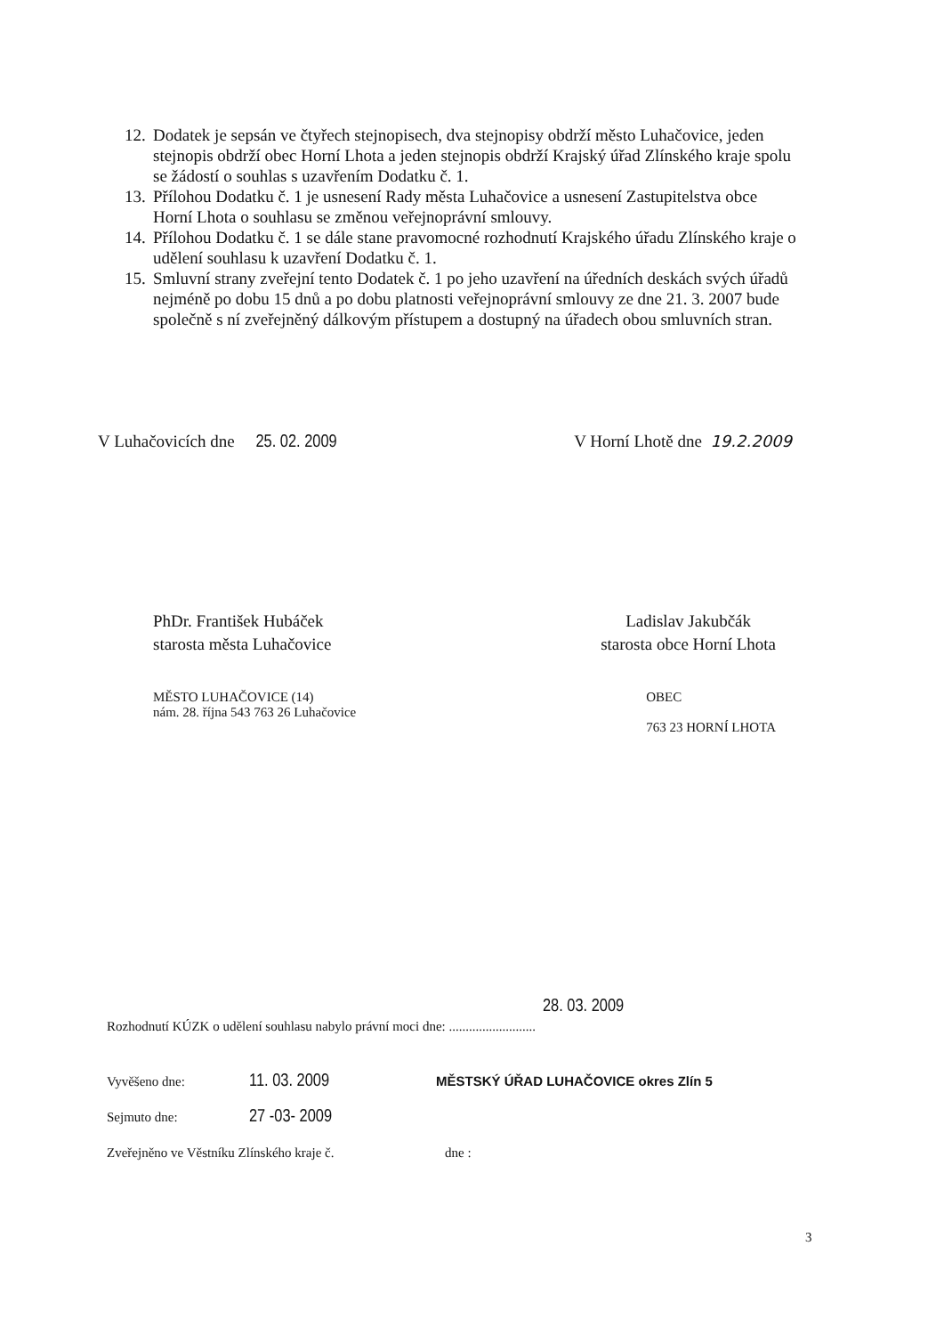12. Dodatek je sepsán ve čtyřech stejnopisech, dva stejnopisy obdrží město Luhačovice, jeden stejnopis obdrží obec Horní Lhota a jeden stejnopis obdrží Krajský úřad Zlínského kraje spolu se žádostí o souhlas s uzavřením Dodatku č. 1.
13. Přílohou Dodatku č. 1 je usnesení Rady města Luhačovice a usnesení Zastupitelstva obce Horní Lhota o souhlasu se změnou veřejnoprávní smlouvy.
14. Přílohou Dodatku č. 1 se dále stane pravomocné rozhodnutí Krajského úřadu Zlínského kraje o udělení souhlasu k uzavření Dodatku č. 1.
15. Smluvní strany zveřejní tento Dodatek č. 1 po jeho uzavření na úředních deskách svých úřadů nejméně po dobu 15 dnů a po dobu platnosti veřejnoprávní smlouvy ze dne 21. 3. 2007 bude společně s ní zveřejněný dálkovým přístupem a dostupný na úřadech obou smluvních stran.
V Luhačovicích dne 25. 02. 2009
V Horní Lhotě dne 19.2.2009
PhDr. František Hubáček
starosta města Luhačovice
Ladislav Jakubčák
starosta obce Horní Lhota
MĚSTO LUHAČOVICE (14)
nám. 28. října 543 763 26 Luhačovice
OBEC
763 23 HORNÍ LHOTA
28. 03. 2009
Rozhodnutí KÚZK o udělení souhlasu nabylo právní moci dne: ..........................
Vyvěšeno dne: 11. 03. 2009 MĚSTSKÝ ÚŘAD LUHAČOVICE okres Zlín 5
Sejmuto dne: 27 -03- 2009
Zveřejněno ve Věstníku Zlínského kraje č. dne :
3